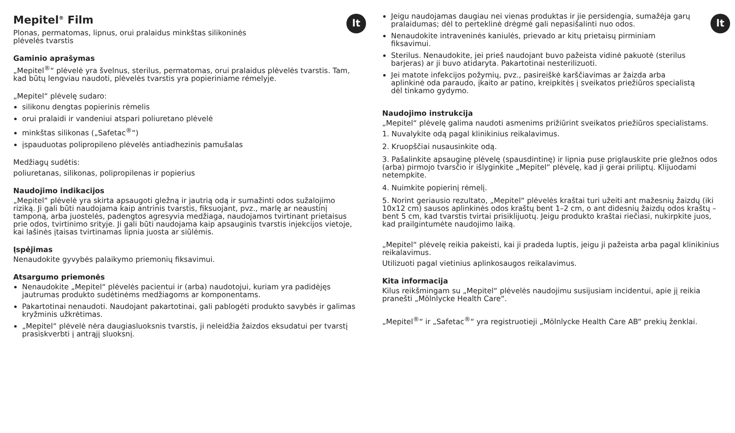lt
Mepitel<sup>®</sup> Film
Plonas, permatomas, lipnus, orui pralaidus minkštas silikoninės
plėvelės tvarstis
Gaminio aprašymas
„Mepitel<sup>®</sup>“ plėvelė yra švelnus, sterilus, permatomas, orui pralaidus plėvelės tvarstis. Tam, kad būtų lengviau naudoti, plėvelės tvarstis yra popieriniame rėmelyje.
„Mepitel“ plėvelę sudaro:
silikonu dengtas popierinis rėmelis
orui pralaidi ir vandeniui atspari poliuretano plėvelė
minkštas silikonas („Safetac<sup>®</sup>“)
įspauduotas polipropileno plėvelės antiadhezinis pamušalas
Medžiagų sudėtis:
poliuretanas, silikonas, polipropilenas ir popierius
Naudojimo indikacijos
„Mepitel“ plėvelė yra skirta apsaugoti gležną ir jautrią odą ir sumažinti odos sužalojimo riziką. Ji gali būti naudojama kaip antrinis tvarstis, fiksuojant, pvz., marlę ar neaustinį tamponą, arba juostelės, padengtos agresyvia medžiaga, naudojamos tvirtinant prietaisus prie odos, tvirtinimo srityje. Ji gali būti naudojama kaip apsauginis tvarstis injekcijos vietoje, kai lašinės įtaisas tvirtinamas lipnia juosta ar siūlėmis.
Įspėjimas
Nenaudokite gyvybės palaikymo priemonių fiksavimui.
Atsargumo priemonės
Nenaudokite „Mepitel“ plėvelės pacientui ir (arba) naudotojui, kuriam yra padidėjęs jautrumas produkto sudėtinėms medžiagoms ar komponentams.
Pakartotinai nenaudoti. Naudojant pakartotinai, gali pablogėti produkto savybės ir galimas kryžminis užkrėtimas.
„Mepitel“ plėvelė nėra daugiasluoksnis tvarstis, ji neleidžia žaizdos eksudatui per tvarstį prasiskverbti į antrąjį sluoksnį.
lt
Jeigu naudojamas daugiau nei vienas produktas ir jie persidengia, sumažėja garų pralaidumas; dėl to perteklinė drėgmė gali nepasišalinti nuo odos.
Nenaudokite intraveninės kaniulės, prievado ar kitų prietaisų pirminiam fiksavimui.
Sterilus. Nenaudokite, jei prieš naudojant buvo pažeista vidinė pakuotė (sterilus barjeras) ar ji buvo atidaryta. Pakartotinai nesterilizuoti.
Jei matote infekcijos požymių, pvz., pasireiškė karščiavimas ar žaizda arba aplinkinė oda paraudo, įkaito ar patino, kreipkitės į sveikatos priežiūros specialistą dėl tinkamo gydymo.
Naudojimo instrukcija
„Mepitel“ plėvelę galima naudoti asmenims prižiūrint sveikatos priežiūros specialistams.
1. Nuvalykite odą pagal klinikinius reikalavimus.
2. Kruopščiai nusausinkite odą.
3. Pašalinkite apsauginę plėvelę (spausdintinę) ir lipnia puse priglauskite prie gležnos odos (arba) pirmojo tvarsčio ir išlyginkite „Mepitel“ plėvelę, kad ji gerai priliptų. Klijuodami netempkite.
4. Nuimkite popierinį rėmelį.
5. Norint geriausio rezultato, „Mepitel“ plėvelės kraštai turi užeiti ant mažesnių žaizdų (iki 10x12 cm) sausos aplinkinės odos kraštų bent 1–2 cm, o ant didesnių žaizdų odos kraštų – bent 5 cm, kad tvarstis tvirtai prisiklijuotų. Jeigu produkto kraštai riečiasi, nukirpkite juos, kad prailgintumėte naudojimo laiką.
„Mepitel“ plėvelę reikia pakeisti, kai ji pradeda luptis, jeigu ji pažeista arba pagal klinikinius reikalavimus.
Utilizuoti pagal vietinius aplinkosaugos reikalavimus.
Kita informacija
Kilus reikšmingam su „Mepitel“ plėvelės naudojimu susijusiam incidentui, apie jį reikia pranešti „Mölnlycke Health Care“.
„Mepitel<sup>®</sup>“ ir „Safetac<sup>®</sup>“ yra registruotieji „Mölnlycke Health Care AB“ prekių ženklai.